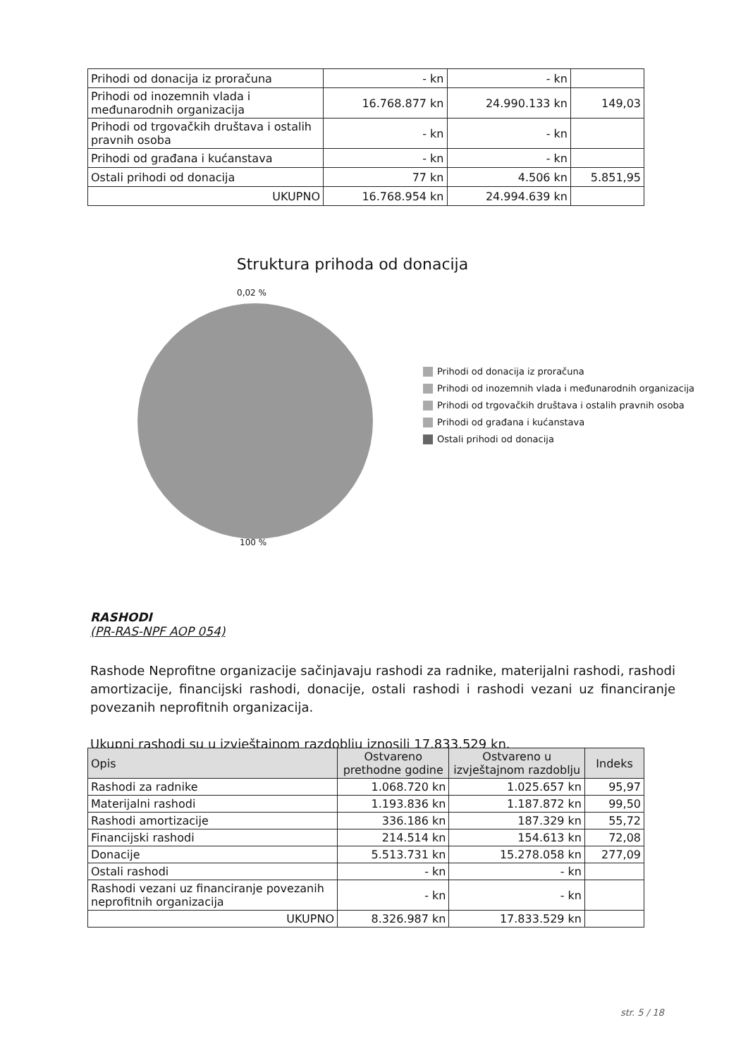| Prihodi od donacija iz proračuna | - kn | - kn | |
| Prihodi od inozemnih vlada i međunarodnih organizacija | 16.768.877 kn | 24.990.133 kn | 149,03 |
| Prihodi od trgovačkih društava i ostalih pravnih osoba | - kn | - kn | |
| Prihodi od građana i kućanstava | - kn | - kn | |
| Ostali prihodi od donacija | 77 kn | 4.506 kn | 5.851,95 |
| UKUPNO | 16.768.954 kn | 24.994.639 kn | |
Struktura prihoda od donacija
0,02 %
100 %
Prihodi od donacija iz proračuna
Prihodi od inozemnih vlada i međunarodnih organizacija
Prihodi od trgovačkih društava i ostalih pravnih osoba
Prihodi od građana i kućanstava
Ostali prihodi od donacija
RASHODI
(PR-RAS-NPF AOP 054)
Rashode Neprofitne organizacije sačinjavaju rashodi za radnike, materijalni rashodi, rashodi amortizacije, financijski rashodi, donacije, ostali rashodi i rashodi vezani uz financiranje povezanih neprofitnih organizacija.
Ukupni rashodi su u izvještajnom razdoblju iznosili 17.833.529 kn.
| Opis | Ostvareno prethodne godine | Ostvareno u izvještajnom razdoblju | Indeks |
| --- | --- | --- | --- |
| Rashodi za radnike | 1.068.720 kn | 1.025.657 kn | 95,97 |
| Materijalni rashodi | 1.193.836 kn | 1.187.872 kn | 99,50 |
| Rashodi amortizacije | 336.186 kn | 187.329 kn | 55,72 |
| Financijski rashodi | 214.514 kn | 154.613 kn | 72,08 |
| Donacije | 5.513.731 kn | 15.278.058 kn | 277,09 |
| Ostali rashodi | - kn | - kn | |
| Rashodi vezani uz financiranje povezanih neprofitnih organizacija | - kn | - kn | |
| UKUPNO | 8.326.987 kn | 17.833.529 kn | |
str. 5 / 18